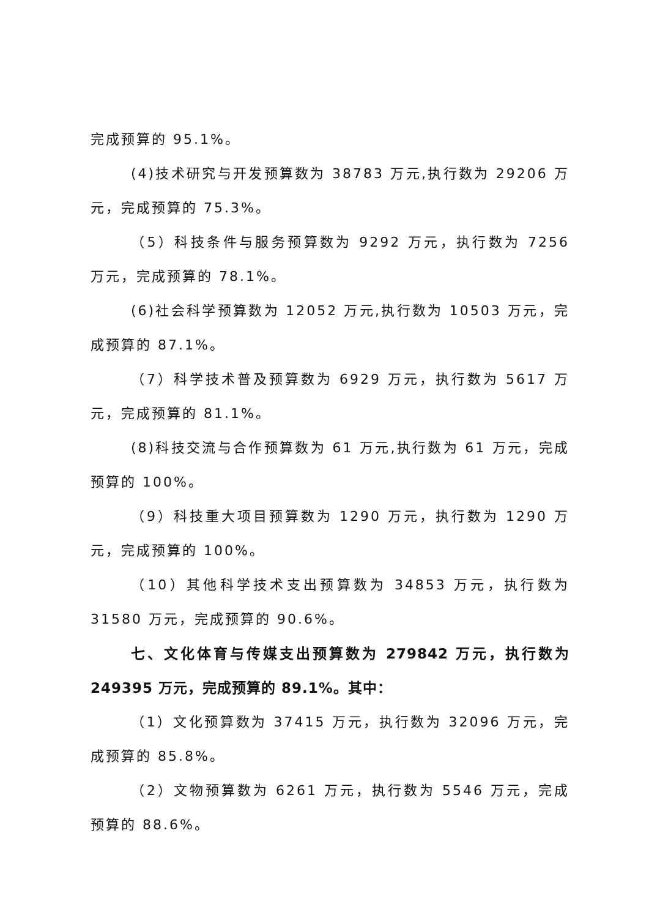完成预算的 95.1%。
(4)技术研究与开发预算数为 38783 万元,执行数为 29206 万元，完成预算的 75.3%。
（5）科技条件与服务预算数为 9292 万元，执行数为 7256 万元，完成预算的 78.1%。
(6)社会科学预算数为 12052 万元,执行数为 10503 万元，完成预算的 87.1%。
（7）科学技术普及预算数为 6929 万元，执行数为 5617 万元，完成预算的 81.1%。
(8)科技交流与合作预算数为 61 万元,执行数为 61 万元，完成预算的 100%。
（9）科技重大项目预算数为 1290 万元，执行数为 1290 万元，完成预算的 100%。
（10）其他科学技术支出预算数为 34853 万元，执行数为 31580 万元，完成预算的 90.6%。
七、文化体育与传媒支出预算数为 279842 万元，执行数为 249395 万元，完成预算的 89.1%。其中：
（1）文化预算数为 37415 万元，执行数为 32096 万元，完成预算的 85.8%。
（2）文物预算数为 6261 万元，执行数为 5546 万元，完成预算的 88.6%。